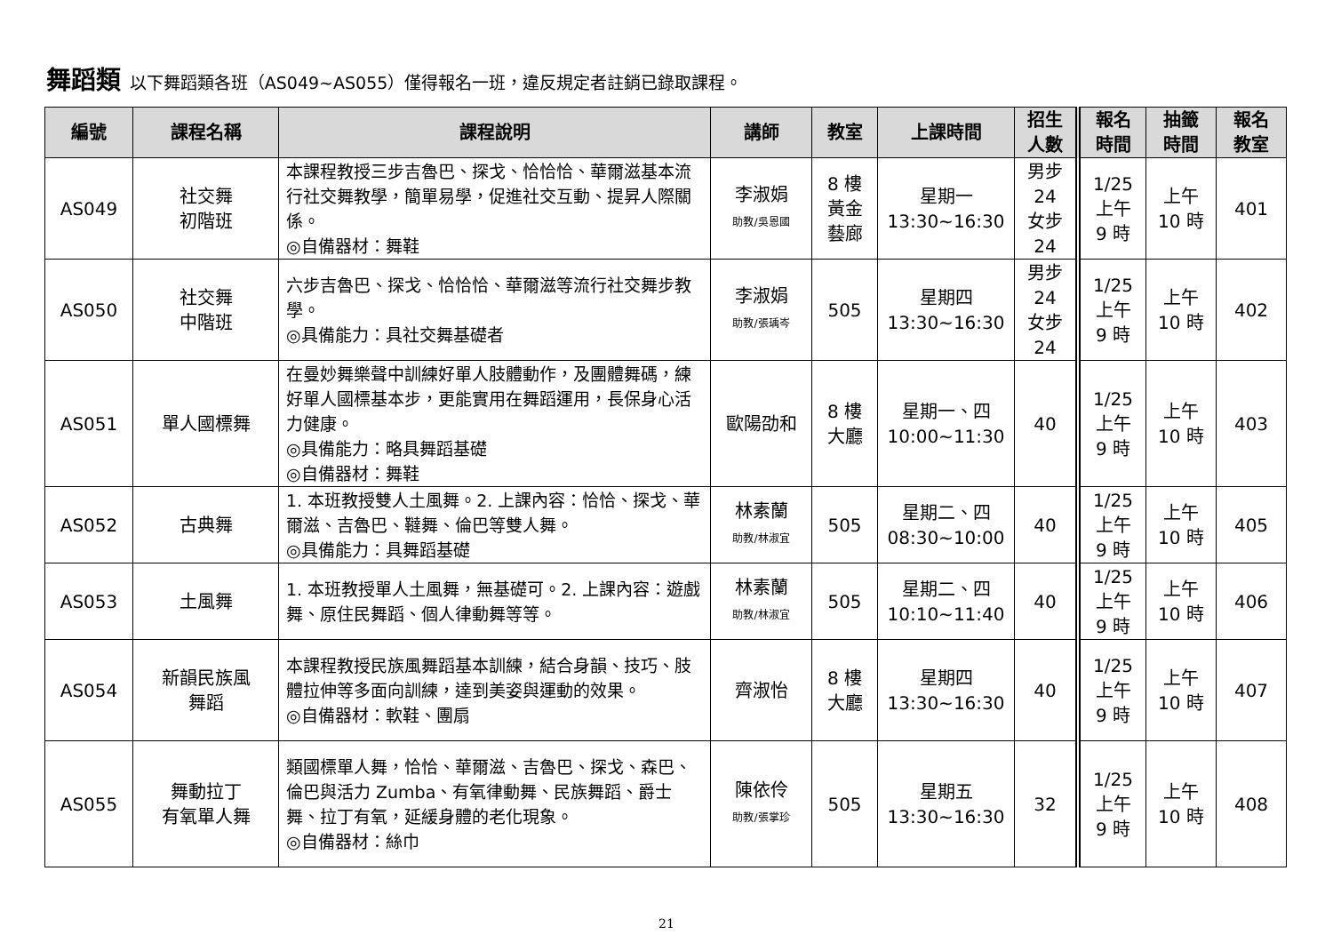舞蹈類 以下舞蹈類各班（AS049~AS055）僅得報名一班，違反規定者註銷已錄取課程。
| 編號 | 課程名稱 | 課程說明 | 講師 | 教室 | 上課時間 | 招生 人數 | 報名 時間 | 抽籤 時間 | 報名 教室 |
| --- | --- | --- | --- | --- | --- | --- | --- | --- | --- |
| AS049 | 社交舞 初階班 | 本課程教授三步吉魯巴、探戈、恰恰恰、華爾滋基本流行社交舞教學，簡單易學，促進社交互動、提昇人際關係。 ◎自備器材：舞鞋 | 李淑娟 助教/吳恩國 | 8 樓 黃金 藝廊 | 星期一 13:30~16:30 | 男步 24 女步 24 | 1/25 上午 9 時 | 上午 10 時 | 401 |
| AS050 | 社交舞 中階班 | 六步吉魯巴、探戈、恰恰恰、華爾滋等流行社交舞步教學。 ◎具備能力：具社交舞基礎者 | 李淑娟 助教/張瑀岑 | 505 | 星期四 13:30~16:30 | 男步 24 女步 24 | 1/25 上午 9 時 | 上午 10 時 | 402 |
| AS051 | 單人國標舞 | 在曼妙舞樂聲中訓練好單人肢體動作，及團體舞碼，練好單人國標基本步，更能實用在舞蹈運用，長保身心活力健康。 ◎具備能力：略具舞蹈基礎 ◎自備器材：舞鞋 | 歐陽劭和 | 8 樓 大廳 | 星期一、四 10:00~11:30 | 40 | 1/25 上午 9 時 | 上午 10 時 | 403 |
| AS052 | 古典舞 | 1. 本班教授雙人土風舞。2. 上課內容：恰恰、探戈、華爾滋、吉魯巴、韃舞、倫巴等雙人舞。 ◎具備能力：具舞蹈基礎 | 林素蘭 助教/林淑宜 | 505 | 星期二、四 08:30~10:00 | 40 | 1/25 上午 9 時 | 上午 10 時 | 405 |
| AS053 | 土風舞 | 1. 本班教授單人土風舞，無基礎可。2. 上課內容：遊戲舞、原住民舞蹈、個人律動舞等等。 | 林素蘭 助教/林淑宜 | 505 | 星期二、四 10:10~11:40 | 40 | 1/25 上午 9 時 | 上午 10 時 | 406 |
| AS054 | 新韻民族風 舞蹈 | 本課程教授民族風舞蹈基本訓練，結合身韻、技巧、肢體拉伸等多面向訓練，達到美姿與運動的效果。 ◎自備器材：軟鞋、團扇 | 齊淑怡 | 8 樓 大廳 | 星期四 13:30~16:30 | 40 | 1/25 上午 9 時 | 上午 10 時 | 407 |
| AS055 | 舞動拉丁 有氧單人舞 | 類國標單人舞，恰恰、華爾滋、吉魯巴、探戈、森巴、倫巴與活力 Zumba、有氧律動舞、民族舞蹈、爵士舞、拉丁有氧，延緩身體的老化現象。 ◎自備器材：絲巾 | 陳依伶 助教/張掌珍 | 505 | 星期五 13:30~16:30 | 32 | 1/25 上午 9 時 | 上午 10 時 | 408 |
21